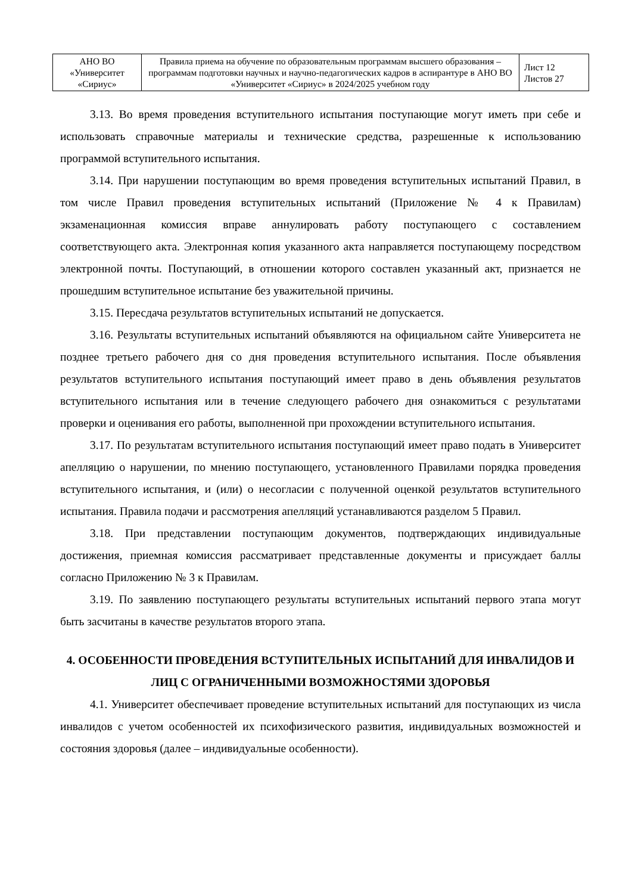| АНО ВО «Университет «Сириус» | Правила приема на обучение по образовательным программам высшего образования – программам подготовки научных и научно-педагогических кадров в аспирантуре в АНО ВО «Университет «Сириус» в 2024/2025 учебном году | Лист 12 Листов 27 |
3.13. Во время проведения вступительного испытания поступающие могут иметь при себе и использовать справочные материалы и технические средства, разрешенные к использованию программой вступительного испытания.
3.14. При нарушении поступающим во время проведения вступительных испытаний Правил, в том числе Правил проведения вступительных испытаний (Приложение № 4 к Правилам) экзаменационная комиссия вправе аннулировать работу поступающего с составлением соответствующего акта. Электронная копия указанного акта направляется поступающему посредством электронной почты. Поступающий, в отношении которого составлен указанный акт, признается не прошедшим вступительное испытание без уважительной причины.
3.15. Пересдача результатов вступительных испытаний не допускается.
3.16. Результаты вступительных испытаний объявляются на официальном сайте Университета не позднее третьего рабочего дня со дня проведения вступительного испытания. После объявления результатов вступительного испытания поступающий имеет право в день объявления результатов вступительного испытания или в течение следующего рабочего дня ознакомиться с результатами проверки и оценивания его работы, выполненной при прохождении вступительного испытания.
3.17. По результатам вступительного испытания поступающий имеет право подать в Университет апелляцию о нарушении, по мнению поступающего, установленного Правилами порядка проведения вступительного испытания, и (или) о несогласии с полученной оценкой результатов вступительного испытания. Правила подачи и рассмотрения апелляций устанавливаются разделом 5 Правил.
3.18. При представлении поступающим документов, подтверждающих индивидуальные достижения, приемная комиссия рассматривает представленные документы и присуждает баллы согласно Приложению № 3 к Правилам.
3.19. По заявлению поступающего результаты вступительных испытаний первого этапа могут быть засчитаны в качестве результатов второго этапа.
4. ОСОБЕННОСТИ ПРОВЕДЕНИЯ ВСТУПИТЕЛЬНЫХ ИСПЫТАНИЙ ДЛЯ ИНВАЛИДОВ И ЛИЦ С ОГРАНИЧЕННЫМИ ВОЗМОЖНОСТЯМИ ЗДОРОВЬЯ
4.1. Университет обеспечивает проведение вступительных испытаний для поступающих из числа инвалидов с учетом особенностей их психофизического развития, индивидуальных возможностей и состояния здоровья (далее – индивидуальные особенности).